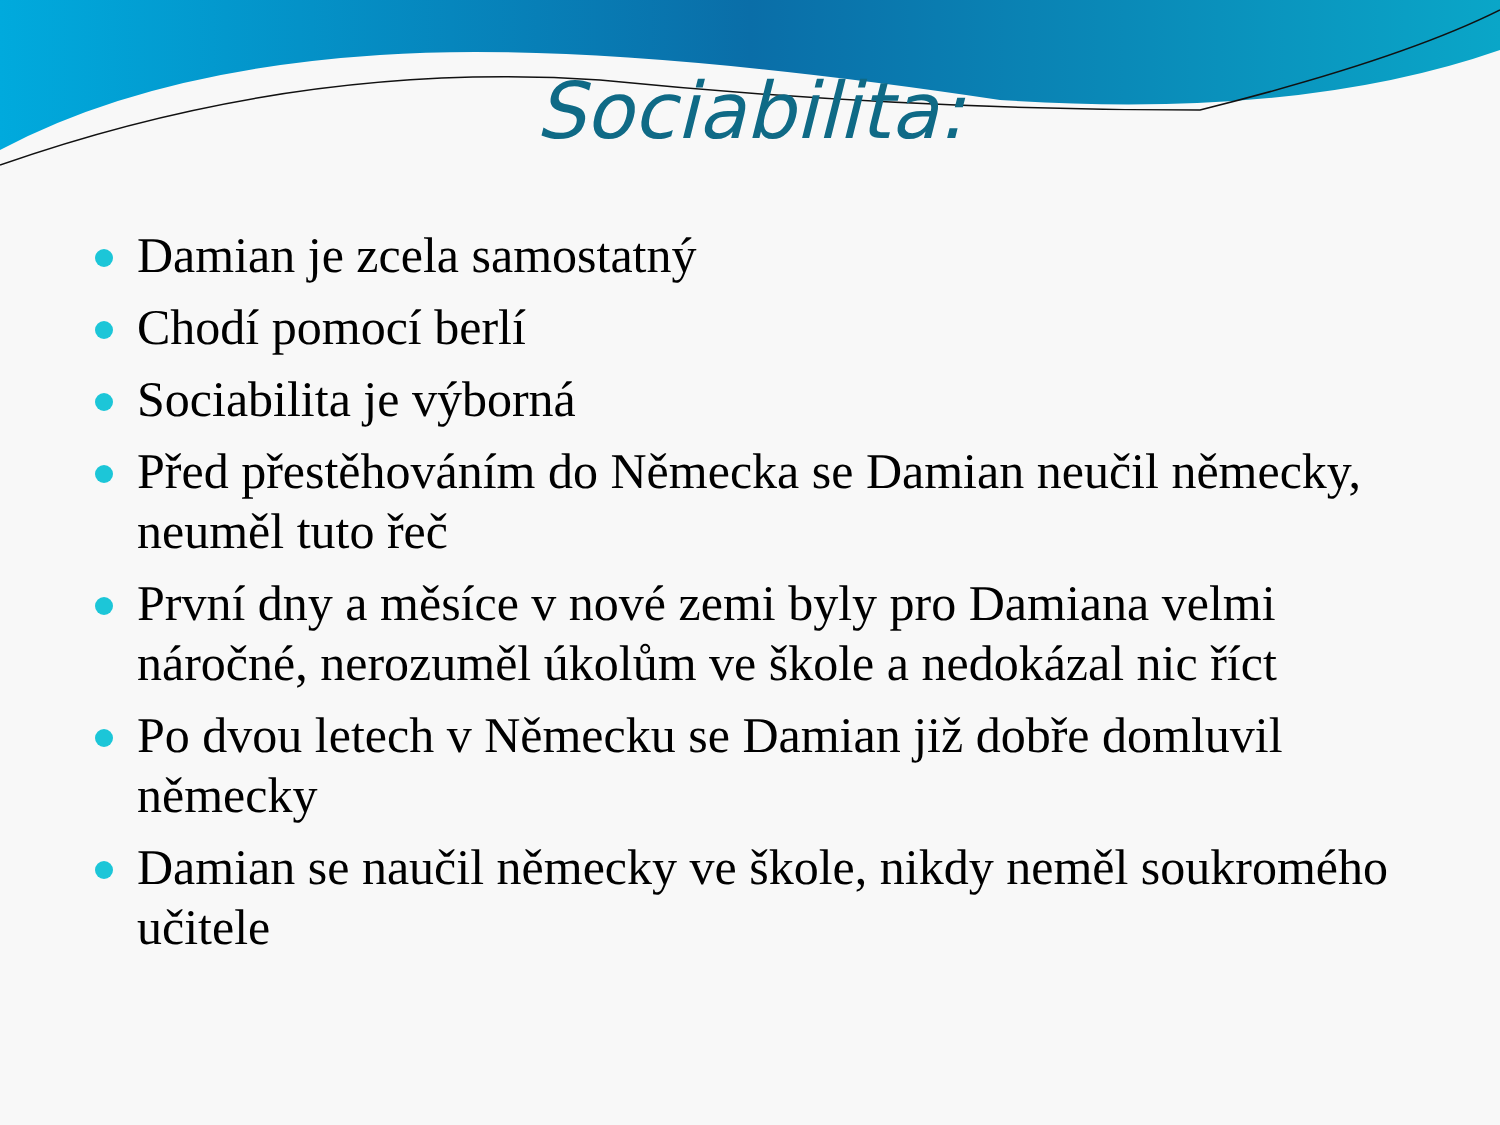Sociabilita:
Damian je zcela samostatný
Chodí pomocí berlí
Sociabilita je výborná
Před přestěhováním do Německa se Damian neučil německy, neuměl tuto řeč
První dny a měsíce v nové zemi byly pro Damiana velmi náročné, nerozuměl úkolům ve škole a nedokázal nic říct
Po dvou letech v Německu se Damian již dobře domluvil německy
Damian se naučil německy ve škole, nikdy neměl soukromého učitele